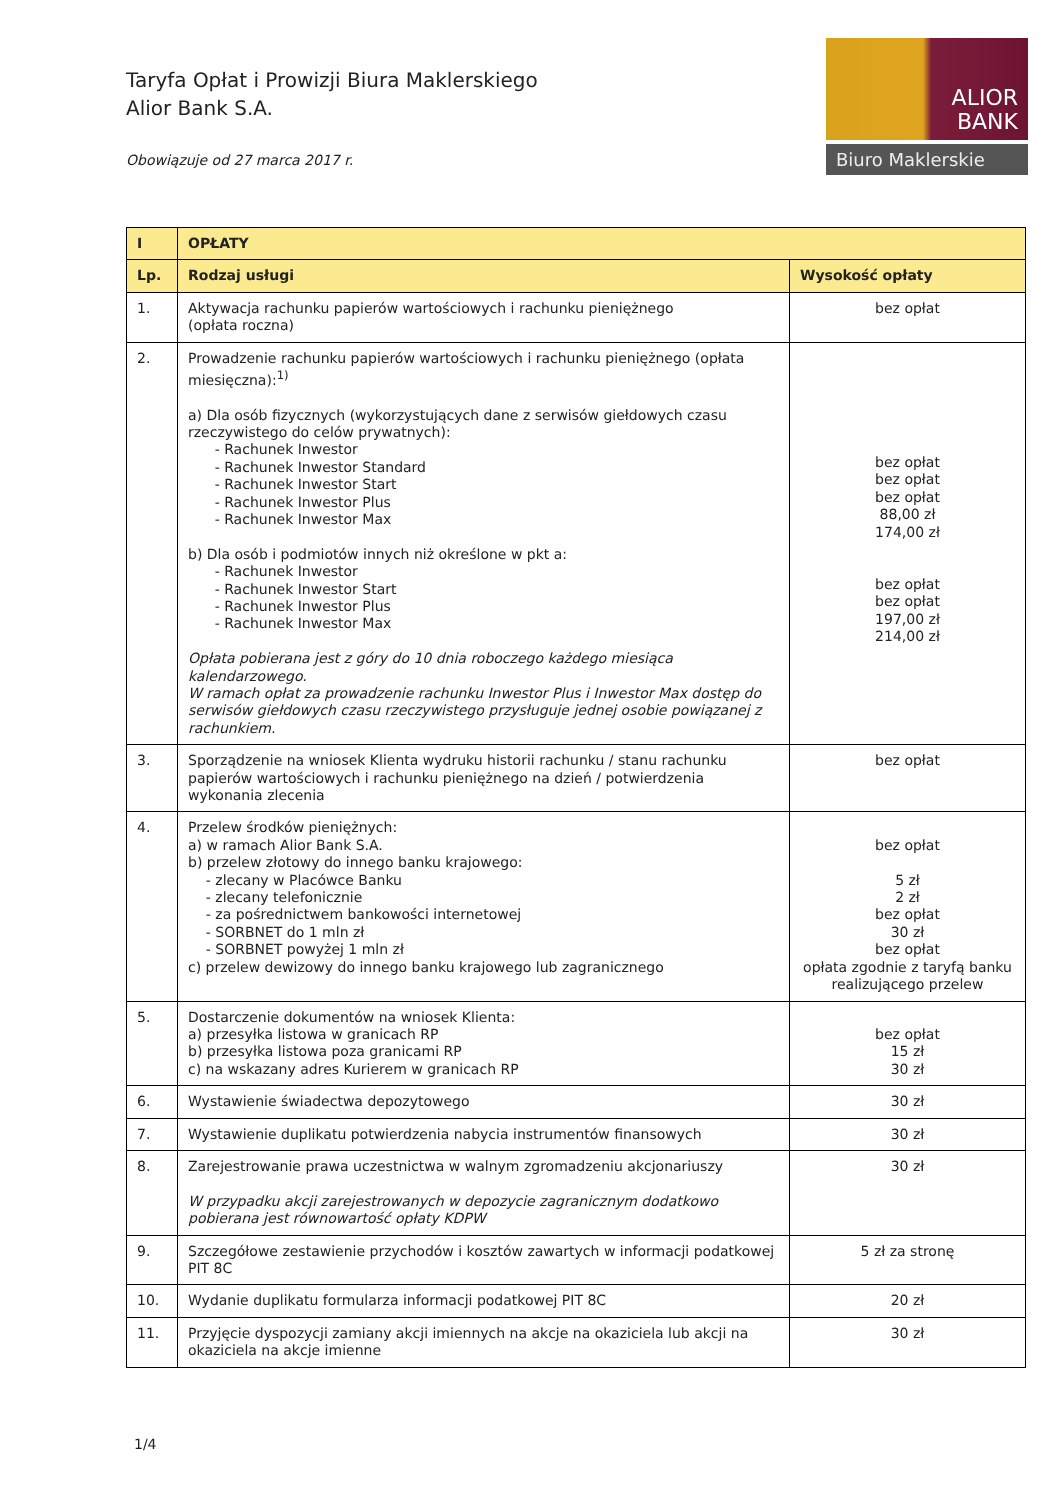Taryfa Opłat i Prowizji Biura Maklerskiego
Alior Bank S.A.
Obowiązuje od 27 marca 2017 r.
ALIOR
BANK
Biuro Maklerskie
| I | OPŁATY | |
| --- | --- | --- |
| Lp. | Rodzaj usługi | Wysokość opłaty |
| 1. | Aktywacja rachunku papierów wartościowych i rachunku pieniężnego (opłata roczna) | bez opłat |
| 2. | Prowadzenie rachunku papierów wartościowych i rachunku pieniężnego (opłata miesięczna):<sup>1)</sup> a) Dla osób fizycznych (wykorzystujących dane z serwisów giełdowych czasu rzeczywistego do celów prywatnych): - Rachunek Inwestor - Rachunek Inwestor Standard - Rachunek Inwestor Start - Rachunek Inwestor Plus - Rachunek Inwestor Max b) Dla osób i podmiotów innych niż określone w pkt a: - Rachunek Inwestor - Rachunek Inwestor Start - Rachunek Inwestor Plus - Rachunek Inwestor Max Opłata pobierana jest z góry do 10 dnia roboczego każdego miesiąca kalendarzowego. W ramach opłat za prowadzenie rachunku Inwestor Plus i Inwestor Max dostęp do serwisów giełdowych czasu rzeczywistego przysługuje jednej osobie powiązanej z rachunkiem. | bez opłat bez opłat bez opłat 88,00 zł 174,00 zł bez opłat bez opłat 197,00 zł 214,00 zł |
| 3. | Sporządzenie na wniosek Klienta wydruku historii rachunku / stanu rachunku papierów wartościowych i rachunku pieniężnego na dzień / potwierdzenia wykonania zlecenia | bez opłat |
| 4. | Przelew środków pieniężnych: a) w ramach Alior Bank S.A. b) przelew złotowy do innego banku krajowego: - zlecany w Placówce Banku - zlecany telefonicznie - za pośrednictwem bankowości internetowej - SORBNET do 1 mln zł - SORBNET powyżej 1 mln zł c) przelew dewizowy do innego banku krajowego lub zagranicznego | bez opłat 5 zł 2 zł bez opłat 30 zł bez opłat opłata zgodnie z taryfą banku realizującego przelew |
| 5. | Dostarczenie dokumentów na wniosek Klienta: a) przesyłka listowa w granicach RP b) przesyłka listowa poza granicami RP c) na wskazany adres Kurierem w granicach RP | bez opłat 15 zł 30 zł |
| 6. | Wystawienie świadectwa depozytowego | 30 zł |
| 7. | Wystawienie duplikatu potwierdzenia nabycia instrumentów finansowych | 30 zł |
| 8. | Zarejestrowanie prawa uczestnictwa w walnym zgromadzeniu akcjonariuszy W przypadku akcji zarejestrowanych w depozycie zagranicznym dodatkowo pobierana jest równowartość opłaty KDPW | 30 zł |
| 9. | Szczegółowe zestawienie przychodów i kosztów zawartych w informacji podatkowej PIT 8C | 5 zł za stronę |
| 10. | Wydanie duplikatu formularza informacji podatkowej PIT 8C | 20 zł |
| 11. | Przyjęcie dyspozycji zamiany akcji imiennych na akcje na okaziciela lub akcji na okaziciela na akcje imienne | 30 zł |
1/4